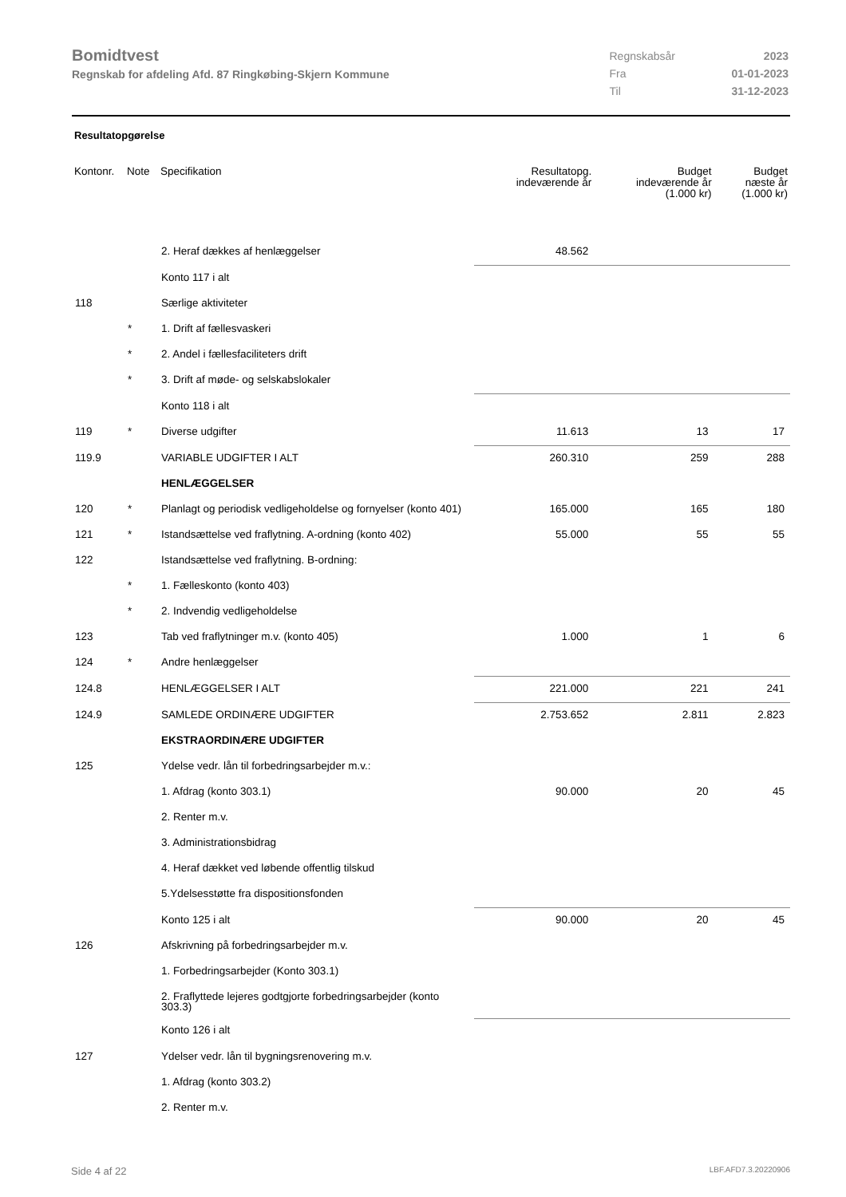Bomidtvest
Regnskab for afdeling Afd. 87 Ringkøbing-Skjern Kommune
| Regnskabsår | 2023 |
| Fra | 01-01-2023 |
| Til | 31-12-2023 |
Resultatopgørelse
| Kontonr. | Note | Specifikation | Resultatopg. indeværende år | Budget indeværende år (1.000 kr) | Budget næste år (1.000 kr) |
| --- | --- | --- | --- | --- | --- |
| | | 2. Heraf dækkes af henlæggelser | 48.562 | | |
| | | Konto 117 i alt | | | |
| 118 | | Særlige aktiviteter | | | |
| | * | 1. Drift af fællesvaskeri | | | |
| | * | 2. Andel i fællesfaciliteters drift | | | |
| | * | 3. Drift af møde- og selskabslokaler | | | |
| | | Konto 118 i alt | | | |
| 119 | * | Diverse udgifter | 11.613 | 13 | 17 |
| 119.9 | | VARIABLE UDGIFTER I ALT | 260.310 | 259 | 288 |
| | | HENLÆGGELSER | | | |
| 120 | * | Planlagt og periodisk vedligeholdelse og fornyelser (konto 401) | 165.000 | 165 | 180 |
| 121 | * | Istandsættelse ved fraflytning. A-ordning (konto 402) | 55.000 | 55 | 55 |
| 122 | | Istandsættelse ved fraflytning. B-ordning: | | | |
| | * | 1. Fælleskonto (konto 403) | | | |
| | * | 2. Indvendig vedligeholdelse | | | |
| 123 | | Tab ved fraflytninger m.v. (konto 405) | 1.000 | 1 | 6 |
| 124 | * | Andre henlæggelser | | | |
| 124.8 | | HENLÆGGELSER I ALT | 221.000 | 221 | 241 |
| 124.9 | | SAMLEDE ORDINÆRE UDGIFTER | 2.753.652 | 2.811 | 2.823 |
| | | EKSTRAORDINÆRE UDGIFTER | | | |
| 125 | | Ydelse vedr. lån til forbedringsarbejder m.v.: | | | |
| | | 1. Afdrag (konto 303.1) | 90.000 | 20 | 45 |
| | | 2. Renter m.v. | | | |
| | | 3. Administrationsbidrag | | | |
| | | 4. Heraf dækket ved løbende offentlig tilskud | | | |
| | | 5.Ydelsesstøtte fra dispositionsfonden | | | |
| | | Konto 125 i alt | 90.000 | 20 | 45 |
| 126 | | Afskrivning på forbedringsarbejder m.v. | | | |
| | | 1. Forbedringsarbejder (Konto 303.1) | | | |
| | | 2. Fraflyttede lejeres godtgjorte forbedringsarbejder (konto 303.3) | | | |
| | | Konto 126 i alt | | | |
| 127 | | Ydelser vedr. lån til bygningsrenovering m.v. | | | |
| | | 1. Afdrag (konto 303.2) | | | |
| | | 2. Renter m.v. | | | |
Side 4 af 22 LBF.AFD7.3.20220906